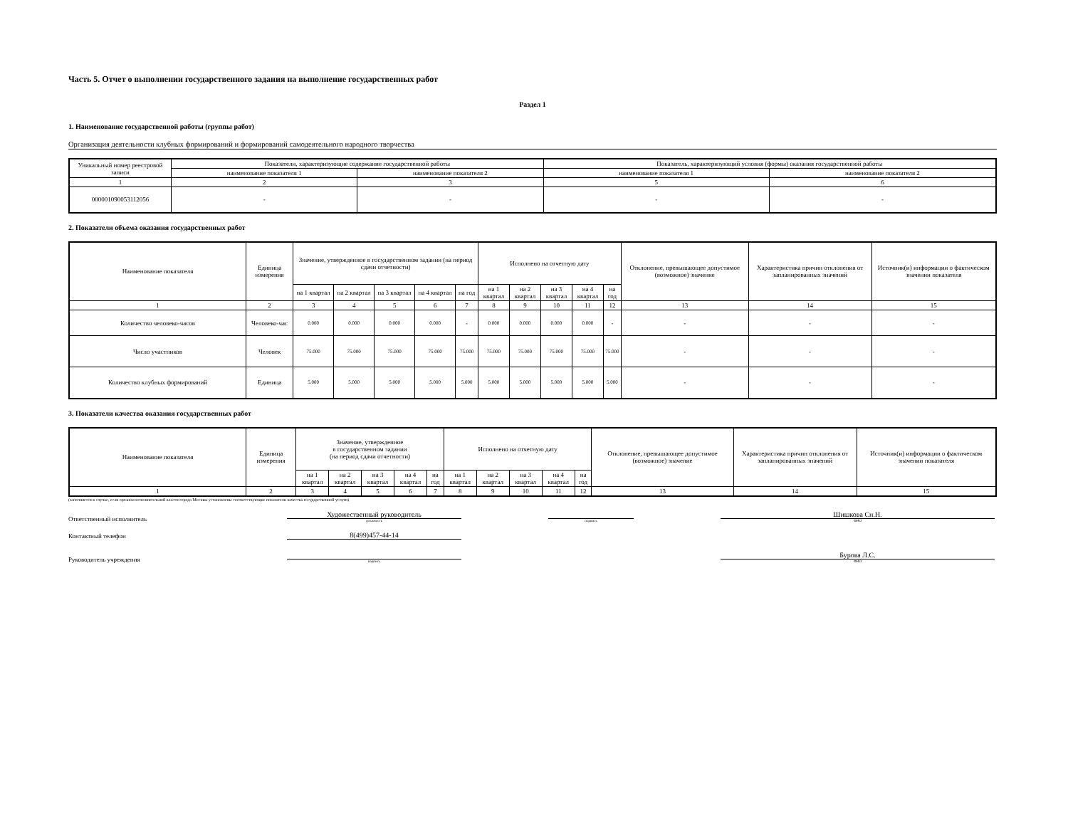Часть 5. Отчет о выполнении государственного задания на выполнение государственных работ
Раздел 1
1. Наименование государственной работы (группы работ)
Организация деятельности клубных формирований и формирований самодеятельного народного творчества
| Уникальный номер реестровой записи | Показатели, характеризующие содержание государственной работы | | Показатель, характеризующий условия (формы) оказания государственной работы | |
| | наименование показателя 1 | наименование показателя 2 | наименование показателя 1 | наименование показателя 2 |
| 1 | 2 | 3 | 5 | 6 |
| 000001090053112056 | - | - | - | - |
2. Показатели объема оказания государственных работ
| Наименование показателя | Единица измерения | Значение, утвержденное в государственном задании (на период сдачи отчетности) | | | | | Исполнено на отчетную дату | | | | | Отклонение, превышающее допустимое (возможное) значение | Характеристика причин отклонения от запланированных значений | Источник(и) информации о фактическом значении показателя |
| | | на 1 квартал | на 2 квартал | на 3 квартал | на 4 квартал | на год | на 1 квартал | на 2 квартал | на 3 квартал | на 4 квартал | на год | | | |
| 1 | 2 | 3 | 4 | 5 | 6 | 7 | 8 | 9 | 10 | 11 | 12 | 13 | 14 | 15 |
| Количество человеко-часов | Человеко-час | 0.000 | 0.000 | 0.000 | 0.000 | - | 0.000 | 0.000 | 0.000 | 0.000 | - | - | - | - |
| Число участников | Человек | 75.000 | 75.000 | 75.000 | 75.000 | 75.000 | 75.000 | 75.000 | 75.000 | 75.000 | 75.000 | - | - | - |
| Количество клубных формирований | Единица | 5.000 | 5.000 | 5.000 | 5.000 | 5.000 | 5.000 | 5.000 | 5.000 | 5.000 | 5.000 | - | - | - |
3. Показатели качества оказания государственных работ
| Наименование показателя | Единица измерения | Значение, утвержденное в государственном задании (на период сдачи отчетности) | | | | | Исполнено на отчетную дату | | | | | Отклонение, превышающее допустимое (возможное) значение | Характеристика причин отклонения от запланированных значений | Источник(и) информации о фактическом значении показателя |
| | | на 1 квартал | на 2 квартал | на 3 квартал | на 4 квартал | на год | на 1 квартал | на 2 квартал | на 3 квартал | на 4 квартал | на год | | | |
| 1 | 2 | 3 | 4 | 5 | 6 | 7 | 8 | 9 | 10 | 11 | 12 | 13 | 14 | 15 |
(заполняется в случае, если органом исполнительной власти города Москвы установлены соответствующие показатели качества государственной услуги)
Ответственный исполнитель
Художественный руководитель
должность
подпись
Шишкова Сн.Н.
ФИО
Контактный телефон
8(499)457-44-14
Руководитель учреждения
подпись
Бурова Л.С.
ФИО